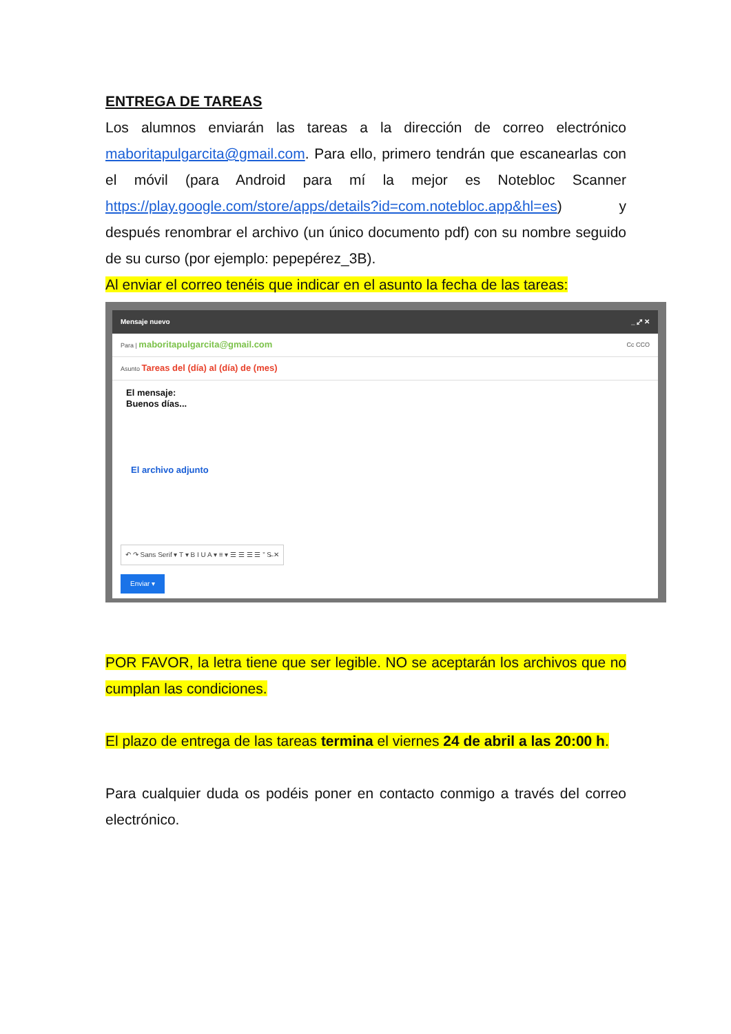ENTREGA DE TAREAS
Los alumnos enviarán las tareas a la dirección de correo electrónico maboritapulgarcita@gmail.com. Para ello, primero tendrán que escanearlas con el móvil (para Android para mí la mejor es Notebloc Scanner https://play.google.com/store/apps/details?id=com.notebloc.app&hl=es) y después renombrar el archivo (un único documento pdf) con su nombre seguido de su curso (por ejemplo: pepepérez_3B).
Al enviar el correo tenéis que indicar en el asunto la fecha de las tareas:
Mensaje nuevo _ ⤢ ✕
Para | maboritapulgarcita@gmail.com Cc CCO
Asunto Tareas del (día) al (día) de (mes)
El mensaje:
Buenos días...
El archivo adjunto
↶ ↷ Sans Serif ▾ T ▾ B I U A ▾ ≡ ▾ ☰ ☰ ☰ ☰ ” S̶ ✕
Enviar ▾
POR FAVOR, la letra tiene que ser legible. NO se aceptarán los archivos que no cumplan las condiciones.
El plazo de entrega de las tareas termina el viernes 24 de abril a las 20:00 h.
Para cualquier duda os podéis poner en contacto conmigo a través del correo electrónico.